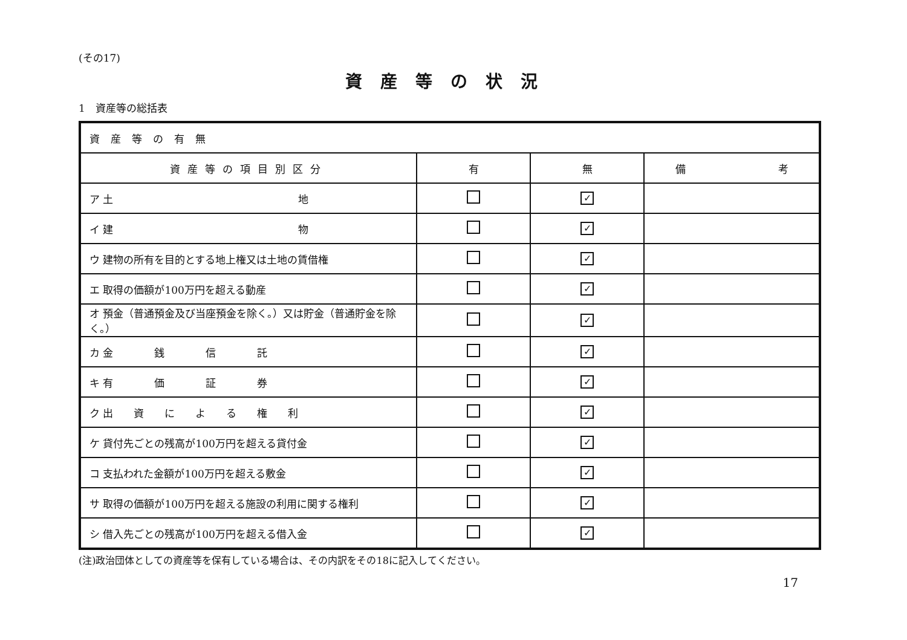(その17)
資産等の状況
1　資産等の総括表
| 資産等の有無 | | | |
| 資産等の項目別区分 | 有 | 無 | 備 考 |
| ア 土 地 | | ✓ | |
| イ 建 物 | | ✓ | |
| ウ 建物の所有を目的とする地上権又は土地の賃借権 | | ✓ | |
| エ 取得の価額が100万円を超える動産 | | ✓ | |
| オ 預金（普通預金及び当座預金を除く。）又は貯金（普通貯金を除く。） | | ✓ | |
| カ 金 銭 信 託 | | ✓ | |
| キ 有 価 証 券 | | ✓ | |
| ク 出 資 に よ る 権 利 | | ✓ | |
| ケ 貸付先ごとの残高が100万円を超える貸付金 | | ✓ | |
| コ 支払われた金額が100万円を超える敷金 | | ✓ | |
| サ 取得の価額が100万円を超える施設の利用に関する権利 | | ✓ | |
| シ 借入先ごとの残高が100万円を超える借入金 | | ✓ | |
(注)政治団体としての資産等を保有している場合は、その内訳をその18に記入してください。
17